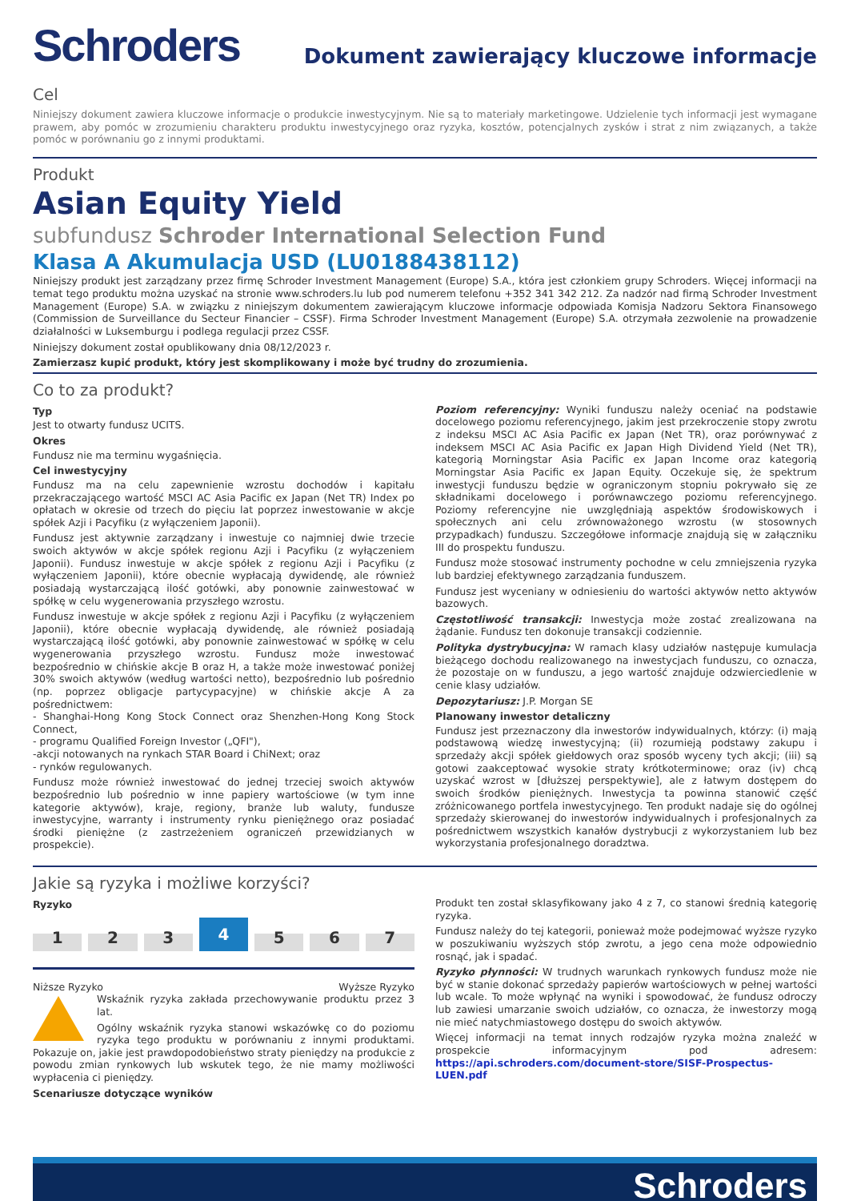Schroders
Dokument zawierający kluczowe informacje
Cel
Niniejszy dokument zawiera kluczowe informacje o produkcie inwestycyjnym. Nie są to materiały marketingowe. Udzielenie tych informacji jest wymagane prawem, aby pomóc w zrozumieniu charakteru produktu inwestycyjnego oraz ryzyka, kosztów, potencjalnych zysków i strat z nim związanych, a także pomóc w porównaniu go z innymi produktami.
Produkt
Asian Equity Yield
subfundusz Schroder International Selection Fund
Klasa A Akumulacja USD (LU0188438112)
Niniejszy produkt jest zarządzany przez firmę Schroder Investment Management (Europe) S.A., która jest członkiem grupy Schroders. Więcej informacji na temat tego produktu można uzyskać na stronie www.schroders.lu lub pod numerem telefonu +352 341 342 212. Za nadzór nad firmą Schroder Investment Management (Europe) S.A. w związku z niniejszym dokumentem zawierającym kluczowe informacje odpowiada Komisja Nadzoru Sektora Finansowego (Commission de Surveillance du Secteur Financier – CSSF). Firma Schroder Investment Management (Europe) S.A. otrzymała zezwolenie na prowadzenie działalności w Luksemburgu i podlega regulacji przez CSSF.
Niniejszy dokument został opublikowany dnia 08/12/2023 r.
Zamierzasz kupić produkt, który jest skomplikowany i może być trudny do zrozumienia.
Co to za produkt?
Typ
Jest to otwarty fundusz UCITS.
Okres
Fundusz nie ma terminu wygaśnięcia.
Cel inwestycyjny
Fundusz ma na celu zapewnienie wzrostu dochodów i kapitału przekraczającego wartość MSCI AC Asia Pacific ex Japan (Net TR) Index po opłatach w okresie od trzech do pięciu lat poprzez inwestowanie w akcje spółek Azji i Pacyfiku (z wyłączeniem Japonii).
Fundusz jest aktywnie zarządzany i inwestuje co najmniej dwie trzecie swoich aktywów w akcje spółek regionu Azji i Pacyfiku (z wyłączeniem Japonii). Fundusz inwestuje w akcje spółek z regionu Azji i Pacyfiku (z wyłączeniem Japonii), które obecnie wypłacają dywidendę, ale również posiadają wystarczającą ilość gotówki, aby ponownie zainwestować w spółkę w celu wygenerowania przyszłego wzrostu.
Fundusz inwestuje w akcje spółek z regionu Azji i Pacyfiku (z wyłączeniem Japonii), które obecnie wypłacają dywidendę, ale również posiadają wystarczającą ilość gotówki, aby ponownie zainwestować w spółkę w celu wygenerowania przyszłego wzrostu. Fundusz może inwestować bezpośrednio w chińskie akcje B oraz H, a także może inwestować poniżej 30% swoich aktywów (według wartości netto), bezpośrednio lub pośrednio (np. poprzez obligacje partycypacyjne) w chińskie akcje A za pośrednictwem:
- Shanghai-Hong Kong Stock Connect oraz Shenzhen-Hong Kong Stock Connect,
- programu Qualified Foreign Investor („QFI"),
-akcji notowanych na rynkach STAR Board i ChiNext; oraz
- rynków regulowanych.
Fundusz może również inwestować do jednej trzeciej swoich aktywów bezpośrednio lub pośrednio w inne papiery wartościowe (w tym inne kategorie aktywów), kraje, regiony, branże lub waluty, fundusze inwestycyjne, warranty i instrumenty rynku pieniężnego oraz posiadać środki pieniężne (z zastrzeżeniem ograniczeń przewidzianych w prospekcie).
Poziom referencyjny: Wyniki funduszu należy oceniać na podstawie docelowego poziomu referencyjnego, jakim jest przekroczenie stopy zwrotu z indeksu MSCI AC Asia Pacific ex Japan (Net TR), oraz porównywać z indeksem MSCI AC Asia Pacific ex Japan High Dividend Yield (Net TR), kategorią Morningstar Asia Pacific ex Japan Income oraz kategorią Morningstar Asia Pacific ex Japan Equity. Oczekuje się, że spektrum inwestycji funduszu będzie w ograniczonym stopniu pokrywało się ze składnikami docelowego i porównawczego poziomu referencyjnego. Poziomy referencyjne nie uwzględniają aspektów środowiskowych i społecznych ani celu zrównoważonego wzrostu (w stosownych przypadkach) funduszu. Szczegółowe informacje znajdują się w załączniku III do prospektu funduszu.
Fundusz może stosować instrumenty pochodne w celu zmniejszenia ryzyka lub bardziej efektywnego zarządzania funduszem.
Fundusz jest wyceniany w odniesieniu do wartości aktywów netto aktywów bazowych.
Częstotliwość transakcji: Inwestycja może zostać zrealizowana na żądanie. Fundusz ten dokonuje transakcji codziennie.
Polityka dystrybucyjna: W ramach klasy udziałów następuje kumulacja bieżącego dochodu realizowanego na inwestycjach funduszu, co oznacza, że pozostaje on w funduszu, a jego wartość znajduje odzwierciedlenie w cenie klasy udziałów.
Depozytariusz: J.P. Morgan SE
Planowany inwestor detaliczny
Fundusz jest przeznaczony dla inwestorów indywidualnych, którzy: (i) mają podstawową wiedzę inwestycyjną; (ii) rozumieją podstawy zakupu i sprzedaży akcji spółek giełdowych oraz sposób wyceny tych akcji; (iii) są gotowi zaakceptować wysokie straty krótkoterminowe; oraz (iv) chcą uzyskać wzrost w [dłuższej perspektywie], ale z łatwym dostępem do swoich środków pieniężnych. Inwestycja ta powinna stanowić część zróżnicowanego portfela inwestycyjnego. Ten produkt nadaje się do ogólnej sprzedaży skierowanej do inwestorów indywidualnych i profesjonalnych za pośrednictwem wszystkich kanałów dystrybucji z wykorzystaniem lub bez wykorzystania profesjonalnego doradztwa.
Jakie są ryzyka i możliwe korzyści?
Ryzyko
1 2 3 4 5 6 7
Niższe Ryzyko Wyższe Ryzyko
Wskaźnik ryzyka zakłada przechowywanie produktu przez 3 lat.
Ogólny wskaźnik ryzyka stanowi wskazówkę co do poziomu ryzyka tego produktu w porównaniu z innymi produktami. Pokazuje on, jakie jest prawdopodobieństwo straty pieniędzy na produkcie z powodu zmian rynkowych lub wskutek tego, że nie mamy możliwości wypłacenia ci pieniędzy.
Scenariusze dotyczące wyników
Produkt ten został sklasyfikowany jako 4 z 7, co stanowi średnią kategorię ryzyka.
Fundusz należy do tej kategorii, ponieważ może podejmować wyższe ryzyko w poszukiwaniu wyższych stóp zwrotu, a jego cena może odpowiednio rosnąć, jak i spadać.
Ryzyko płynności: W trudnych warunkach rynkowych fundusz może nie być w stanie dokonać sprzedaży papierów wartościowych w pełnej wartości lub wcale. To może wpłynąć na wyniki i spowodować, że fundusz odroczy lub zawiesi umarzanie swoich udziałów, co oznacza, że inwestorzy mogą nie mieć natychmiastowego dostępu do swoich aktywów.
Więcej informacji na temat innych rodzajów ryzyka można znaleźć w prospekcie informacyjnym pod adresem: https://api.schroders.com/document-store/SISF-Prospectus-LUEN.pdf
Schroders